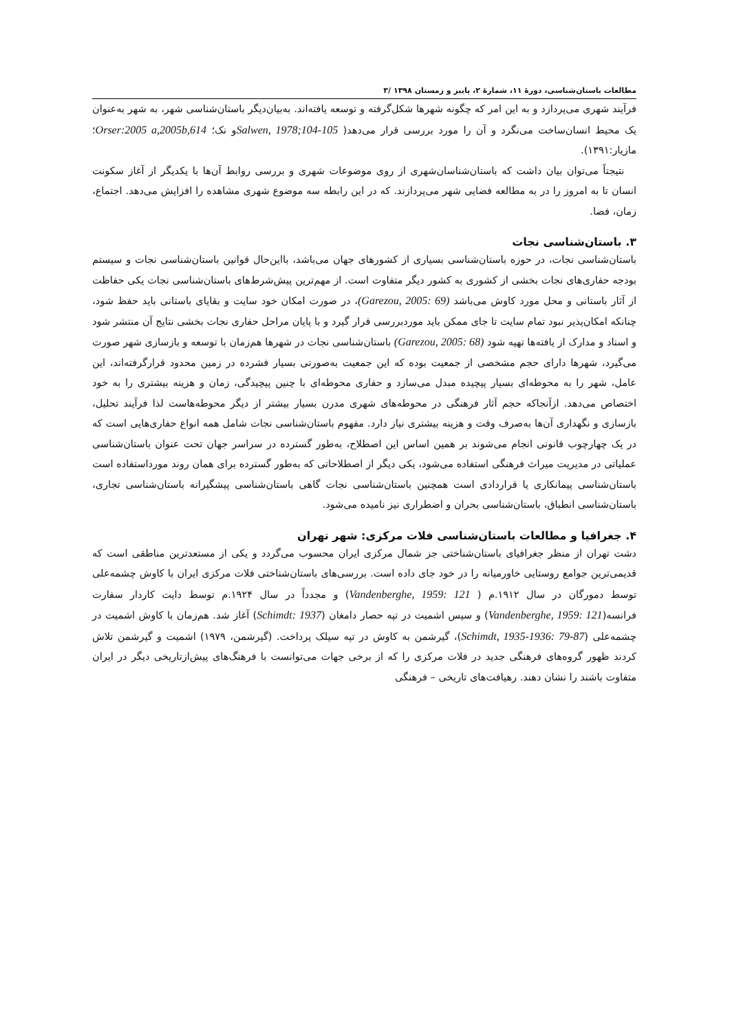مطالعات باستان‌شناسی، دورهٔ ۱۱، شمارهٔ ۲، پاییز و زمستان ۱۳۹۸ /۳
فرآیند شهری می‌پردازد و به این امر که چگونه شهرها شکل‌گرفته و توسعه یافته‌اند. به‌بیان‌دیگر باستان‌شناسی شهر، به شهر به‌عنوان یک محیط انسان‌ساخت می‌نگرد و آن را مورد بررسی قرار می‌دهد( Salwen, 1978;104-105و نک؛ Orser:2005 a,2005b,614؛ مازیار:۱۳۹۱).
نتیجتاً می‌توان بیان داشت که باستان‌شناسان‌شهری از روی موضوعات شهری و بررسی روابط آن‌ها با یکدیگر از آغاز سکونت انسان تا به امروز را در به مطالعه فضایی شهر می‌پردازند. که در این رابطه سه موضوع شهری مشاهده را افزایش می‌دهد. اجتماع، زمان، فضا.
۳. باستان‌شناسی نجات
باستان‌شناسی نجات، در حوزه باستان‌شناسی بسیاری از کشورهای جهان می‌باشد، بااین‌حال قوانین باستان‌شناسی نجات و سیستم بودجه حفاری‌های نجات بخشی از کشوری به کشور دیگر متفاوت است. از مهم‌ترین پیش‌شرط‌های باستان‌شناسی نجات یکی حفاظت از آثار باستانی و محل مورد کاوش می‌باشد (Garezou, 2005: 69)، در صورت امکان خود سایت و بقایای باستانی باید حفظ شود، چنانکه امکان‌پذیر نبود تمام سایت تا جای ممکن باید موردبررسی قرار گیرد و با پایان مراحل حفاری نجات بخشی نتایج آن منتشر شود و اسناد و مدارک از یافته‌ها تهیه شود (Garezou, 2005: 68) باستان‌شناسی نجات در شهرها هم‌زمان با توسعه و بازسازی شهر صورت می‌گیرد، شهرها دارای حجم مشخصی از جمعیت بوده که این جمعیت به‌صورتی بسیار فشرده در زمین محدود قرارگرفته‌اند، این عامل، شهر را به محوطه‌ای بسیار پیچیده مبدل می‌سازد و حفاری محوطه‌ای با چنین پیچیدگی، زمان و هزینه بیشتری را به خود اختصاص می‌دهد. ازآنجاکه حجم آثار فرهنگی در محوطه‌های شهری مدرن بسیار بیشتر از دیگر محوطه‌هاست لذا فرآیند تحلیل، بازسازی و نگهداری آن‌ها به‌صرف وقت و هزینه بیشتری نیاز دارد. مفهوم باستان‌شناسی نجات شامل همه انواع حفاری‌هایی است که در یک چهارچوب قانونی انجام می‌شوند بر همین اساس این اصطلاح، به‌طور گسترده در سراسر جهان تحت عنوان باستان‌شناسی عملیاتی در مدیریت میراث فرهنگی استفاده می‌شود، یکی دیگر از اصطلاحاتی که به‌طور گسترده برای همان روند مورداستفاده است باستان‌شناسی پیمانکاری یا قراردادی است همچنین باستان‌شناسی نجات گاهی باستان‌شناسی پیشگیرانه باستان‌شناسی تجاری، باستان‌شناسی انطباق، باستان‌شناسی بحران و اضطراری نیز نامیده می‌شود.
۴. جغرافیا و مطالعات باستان‌شناسی فلات مرکزی: شهر تهران
دشت تهران از منظر جغرافیای باستان‌شناختی جز شمال مرکزی ایران محسوب می‌گردد و یکی از مستعدترین مناطقی است که قدیمی‌ترین جوامع روستایی خاورمیانه را در خود جای داده است. بررسی‌های باستان‌شناختی فلات مرکزی ایران با کاوش چشمه‌علی توسط دمورگان در سال ۱۹۱۲.م ( Vandenberghe, 1959: 121) و مجدداً در سال ۱۹۲۴.م توسط دایت کاردار سفارت فرانسه(Vandenberghe, 1959: 121) و سپس اشمیت در تپه حصار دامغان (Schimdt: 1937) آغاز شد. هم‌زمان با کاوش اشمیت در چشمه‌علی (Schimdt, 1935-1936: 79-87)، گیرشمن به کاوش در تپه سیلک پرداخت. (گیرشمن، ۱۹۷۹) اشمیت و گیرشمن تلاش کردند ظهور گروه‌های فرهنگی جدید در فلات مرکزی را که از برخی جهات می‌توانست با فرهنگ‌های پیش‌ازتاریخی دیگر در ایران متفاوت باشند را نشان دهند. رهیافت‌های تاریخی – فرهنگی